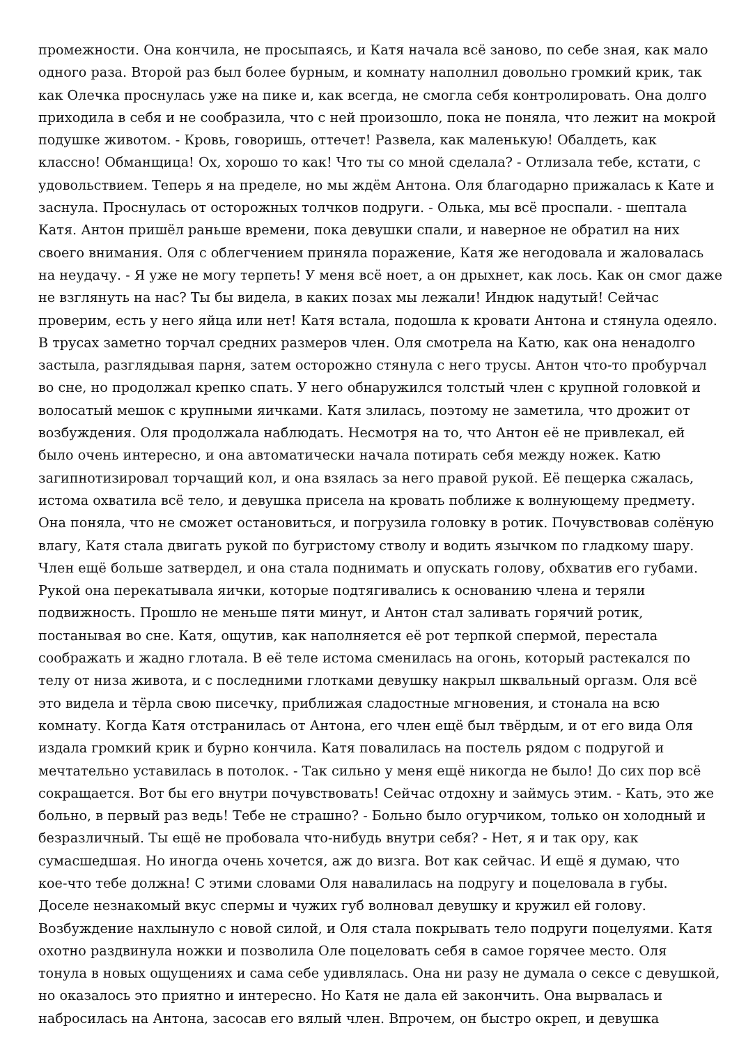промежности. Она кончила, не просыпаясь, и Катя начала всё заново, по себе зная, как мало
одного раза. Второй раз был более бурным, и комнату наполнил довольно громкий крик, так
как Олечка проснулась уже на пике и, как всегда, не смогла себя контролировать. Она долго
приходила в себя и не сообразила, что с ней произошло, пока не поняла, что лежит на мокрой
подушке животом. - Кровь, говоришь, оттечет! Развела, как маленькую! Обалдеть, как
классно! Обманщица! Ох, хорошо то как! Что ты со мной сделала? - Отлизала тебе, кстати, с
удовольствием. Теперь я на пределе, но мы ждём Антона. Оля благодарно прижалась к Кате и
заснула. Проснулась от осторожных толчков подруги. - Олька, мы всё проспали. - шептала
Катя. Антон пришёл раньше времени, пока девушки спали, и наверное не обратил на них
своего внимания. Оля с облегчением приняла поражение, Катя же негодовала и жаловалась
на неудачу. - Я уже не могу терпеть! У меня всё ноет, а он дрыхнет, как лось. Как он смог даже
не взглянуть на нас? Ты бы видела, в каких позах мы лежали! Индюк надутый! Сейчас
проверим, есть у него яйца или нет! Катя встала, подошла к кровати Антона и стянула одеяло.
В трусах заметно торчал средних размеров член. Оля смотрела на Катю, как она ненадолго
застыла, разглядывая парня, затем осторожно стянула с него трусы. Антон что-то пробурчал
во сне, но продолжал крепко спать. У него обнаружился толстый член с крупной головкой и
волосатый мешок с крупными яичками. Катя злилась, поэтому не заметила, что дрожит от
возбуждения. Оля продолжала наблюдать. Несмотря на то, что Антон её не привлекал, ей
было очень интересно, и она автоматически начала потирать себя между ножек. Катю
загипнотизировал торчащий кол, и она взялась за него правой рукой. Её пещерка сжалась,
истома охватила всё тело, и девушка присела на кровать поближе к волнующему предмету.
Она поняла, что не сможет остановиться, и погрузила головку в ротик. Почувствовав солёную
влагу, Катя стала двигать рукой по бугристому стволу и водить язычком по гладкому шару.
Член ещё больше затвердел, и она стала поднимать и опускать голову, обхватив его губами.
Рукой она перекатывала яички, которые подтягивались к основанию члена и теряли
подвижность. Прошло не меньше пяти минут, и Антон стал заливать горячий ротик,
постанывая во сне. Катя, ощутив, как наполняется её рот терпкой спермой, перестала
соображать и жадно глотала. В её теле истома сменилась на огонь, который растекался по
телу от низа живота, и с последними глотками девушку накрыл шквальный оргазм. Оля всё
это видела и тёрла свою писечку, приближая сладостные мгновения, и стонала на всю
комнату. Когда Катя отстранилась от Антона, его член ещё был твёрдым, и от его вида Оля
издала громкий крик и бурно кончила. Катя повалилась на постель рядом с подругой и
мечтательно уставилась в потолок. - Так сильно у меня ещё никогда не было! До сих пор всё
сокращается. Вот бы его внутри почувствовать! Сейчас отдохну и займусь этим. - Кать, это же
больно, в первый раз ведь! Тебе не страшно? - Больно было огурчиком, только он холодный и
безразличный. Ты ещё не пробовала что-нибудь внутри себя? - Нет, я и так ору, как
сумасшедшая. Но иногда очень хочется, аж до визга. Вот как сейчас. И ещё я думаю, что
кое-что тебе должна! С этими словами Оля навалилась на подругу и поцеловала в губы.
Доселе незнакомый вкус спермы и чужих губ волновал девушку и кружил ей голову.
Возбуждение нахлынуло с новой силой, и Оля стала покрывать тело подруги поцелуями. Катя
охотно раздвинула ножки и позволила Оле поцеловать себя в самое горячее место. Оля
тонула в новых ощущениях и сама себе удивлялась. Она ни разу не думала о сексе с девушкой,
но оказалось это приятно и интересно. Но Катя не дала ей закончить. Она вырвалась и
набросилась на Антона, засосав его вялый член. Впрочем, он быстро окреп, и девушка